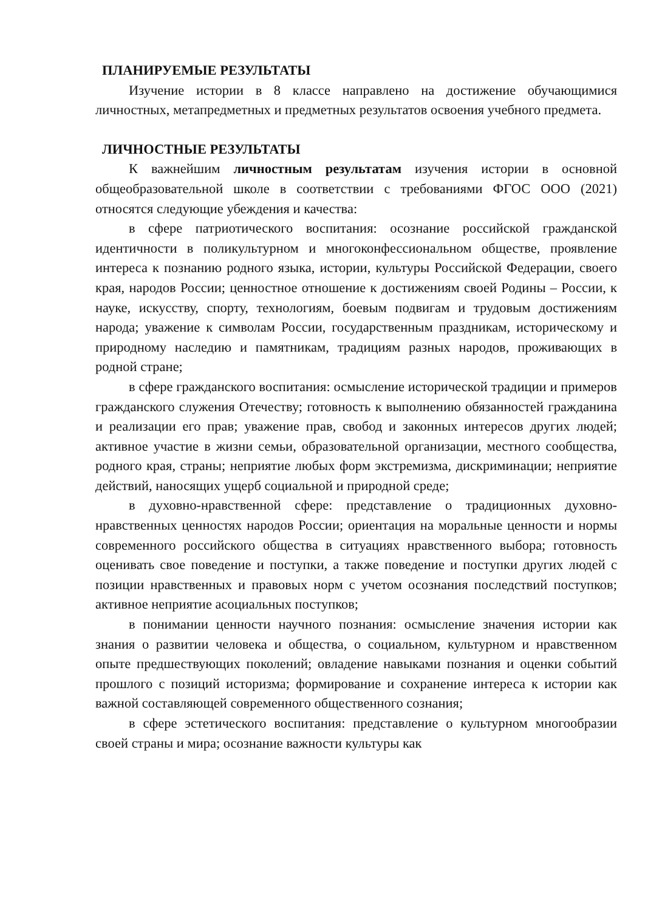ПЛАНИРУЕМЫЕ РЕЗУЛЬТАТЫ
Изучение истории в 8 классе направлено на достижение обучающимися личностных, метапредметных и предметных результатов освоения учебного предмета.
ЛИЧНОСТНЫЕ РЕЗУЛЬТАТЫ
К важнейшим личностным результатам изучения истории в основной общеобразовательной школе в соответствии с требованиями ФГОС ООО (2021) относятся следующие убеждения и качества:
в сфере патриотического воспитания: осознание российской гражданской идентичности в поликультурном и многоконфессиональном обществе, проявление интереса к познанию родного языка, истории, культуры Российской Федерации, своего края, народов России; ценностное отношение к достижениям своей Родины – России, к науке, искусству, спорту, технологиям, боевым подвигам и трудовым достижениям народа; уважение к символам России, государственным праздникам, историческому и природному наследию и памятникам, традициям разных народов, проживающих в родной стране;
в сфере гражданского воспитания: осмысление исторической традиции и примеров гражданского служения Отечеству; готовность к выполнению обязанностей гражданина и реализации его прав; уважение прав, свобод и законных интересов других людей; активное участие в жизни семьи, образовательной организации, местного сообщества, родного края, страны; неприятие любых форм экстремизма, дискриминации; неприятие действий, наносящих ущерб социальной и природной среде;
в духовно-нравственной сфере: представление о традиционных духовно-нравственных ценностях народов России; ориентация на моральные ценности и нормы современного российского общества в ситуациях нравственного выбора; готовность оценивать свое поведение и поступки, а также поведение и поступки других людей с позиции нравственных и правовых норм с учетом осознания последствий поступков; активное неприятие асоциальных поступков;
в понимании ценности научного познания: осмысление значения истории как знания о развитии человека и общества, о социальном, культурном и нравственном опыте предшествующих поколений; овладение навыками познания и оценки событий прошлого с позиций историзма; формирование и сохранение интереса к истории как важной составляющей современного общественного сознания;
в сфере эстетического воспитания: представление о культурном многообразии своей страны и мира; осознание важности культуры как